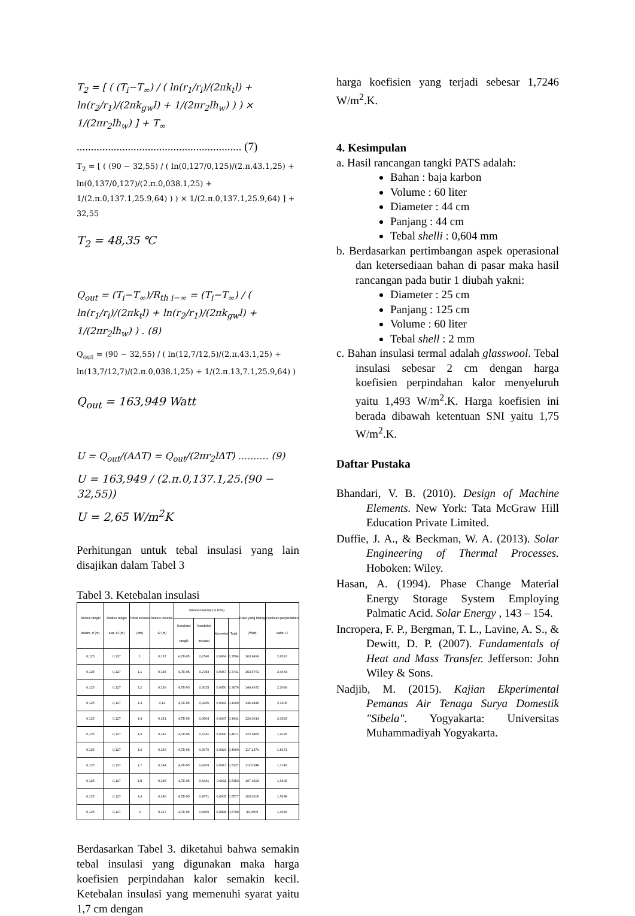T<sub>2</sub> = [ ( (T<sub>i</sub>−T<sub>∞</sub>) / ( ln(r<sub>1</sub>/r<sub>i</sub>)/(2πk<sub>t</sub>l) + ln(r<sub>2</sub>/r<sub>1</sub>)/(2πk<sub>gw</sub>l) + 1/(2πr<sub>2</sub>lh<sub>w</sub>) ) ) × 1/(2πr<sub>2</sub>lh<sub>w</sub>) ] + T<sub>∞</sub>
.......................................................... (7)
T<sub>2</sub> = [ ( (90 − 32,55) / ( ln(0,127/0,125)/(2.π.43.1,25) + ln(0,137/0,127)/(2.π.0,038.1,25) + 1/(2.π.0,137.1,25.9,64) ) ) × 1/(2.π.0,137.1,25.9,64) ] + 32,55
T<sub>2</sub> = 48,35 ℃
Q<sub>out</sub> = (T<sub>i</sub>−T<sub>∞</sub>)/R<sub>th i−∞</sub> = (T<sub>i</sub>−T<sub>∞</sub>) / ( ln(r<sub>1</sub>/r<sub>i</sub>)/(2πk<sub>t</sub>l) + ln(r<sub>2</sub>/r<sub>1</sub>)/(2πk<sub>gw</sub>l) + 1/(2πr<sub>2</sub>lh<sub>w</sub>) ) . (8)
Q<sub>out</sub> = (90 − 32,55) / ( ln(12,7/12,5)/(2.π.43.1,25) + ln(13,7/12,7)/(2.π.0,038.1,25) + 1/(2.π.13,7.1,25.9,64) )
Q<sub>out</sub> = 163,949 Watt
U = Q<sub>out</sub>/(AΔT) = Q<sub>out</sub>/(2πr<sub>2</sub>lΔT) .......... (9)
U = 163,949 / (2.π.0,137.1,25.(90 − 32,55))
U = 2,65 W/m<sup>2</sup>K
Perhitungan untuk tebal insulasi yang lain disajikan dalam Tabel 3
Tabel 3. Ketebalan insulasi
| Radius tangki dalam, ri (m) | Radius tangki luar, r1 (m) | Tebal insulasi (cm) | Radius insulasi, r2 (m) | Tahanan termal (m.K/W) | | | | Kalor yang hilang (Watt) | Koefisien perpindahan kalor, U |
| --- | --- | --- | --- | --- | --- | --- | --- | --- | --- |
| | | | | Konduksi tangki | Konduksi insulasi | Konveksi | Total | | |
| 0,125 | 0,127 | 1 | 0,137 | 4,7E-05 | 0,2540 | 0,0964 | 0,3504 | 163,9499 | 2,6522 |
| 0,125 | 0,127 | 1,1 | 0,138 | 4,7E-05 | 0,2783 | 0,0957 | 0,3741 | 153,5761 | 2,4664 |
| 0,125 | 0,127 | 1,2 | 0,139 | 4,7E-05 | 0,3025 | 0,0950 | 0,3976 | 144,4972 | 2,3039 |
| 0,125 | 0,127 | 1,3 | 0,14 | 4,7E-05 | 0,3265 | 0,0943 | 0,4209 | 136,4849 | 2,1606 |
| 0,125 | 0,127 | 1,4 | 0,141 | 4,7E-05 | 0,3504 | 0,0937 | 0,4441 | 129,3614 | 2,0333 |
| 0,125 | 0,127 | 1,5 | 0,142 | 4,7E-05 | 0,3741 | 0,0930 | 0,4671 | 122,9865 | 1,9195 |
| 0,125 | 0,127 | 1,6 | 0,143 | 4,7E-05 | 0,3976 | 0,0924 | 0,4900 | 117,2479 | 1,8171 |
| 0,125 | 0,127 | 1,7 | 0,144 | 4,7E-05 | 0,4209 | 0,0917 | 0,5127 | 112,0548 | 1,7246 |
| 0,125 | 0,127 | 1,8 | 0,145 | 4,7E-05 | 0,4441 | 0,0911 | 0,5353 | 107,3329 | 1,6405 |
| 0,125 | 0,127 | 1,9 | 0,146 | 4,7E-05 | 0,4671 | 0,0905 | 0,5577 | 103,0206 | 1,5638 |
| 0,125 | 0,127 | 2 | 0,147 | 4,7E-05 | 0,4900 | 0,0898 | 0,5799 | 99,0669 | 1,4936 |
Berdasarkan Tabel 3. diketahui bahwa semakin tebal insulasi yang digunakan maka harga koefisien perpindahan kalor semakin kecil. Ketebalan insulasi yang memenuhi syarat yaitu 1,7 cm dengan
harga koefisien yang terjadi sebesar 1,7246 W/m<sup>2</sup>.K.
4. Kesimpulan
a. Hasil rancangan tangki PATS adalah:
Bahan : baja karbon
Volume : 60 liter
Diameter : 44 cm
Panjang : 44 cm
Tebal shelli : 0,604 mm
b. Berdasarkan pertimbangan aspek operasional dan ketersediaan bahan di pasar maka hasil rancangan pada butir 1 diubah yakni:
Diameter : 25 cm
Panjang : 125 cm
Volume : 60 liter
Tebal shell : 2 mm
c. Bahan insulasi termal adalah glasswool. Tebal insulasi sebesar 2 cm dengan harga koefisien perpindahan kalor menyeluruh yaitu 1,493 W/m<sup>2</sup>.K. Harga koefisien ini berada dibawah ketentuan SNI yaitu 1,75 W/m<sup>2</sup>.K.
Daftar Pustaka
Bhandari, V. B. (2010). Design of Machine Elements. New York: Tata McGraw Hill Education Private Limited.
Duffie, J. A., & Beckman, W. A. (2013). Solar Engineering of Thermal Processes. Hoboken: Wiley.
Hasan, A. (1994). Phase Change Material Energy Storage System Employing Palmatic Acid. Solar Energy , 143 – 154.
Incropera, F. P., Bergman, T. L., Lavine, A. S., & Dewitt, D. P. (2007). Fundamentals of Heat and Mass Transfer. Jefferson: John Wiley & Sons.
Nadjib, M. (2015). Kajian Ekperimental Pemanas Air Tenaga Surya Domestik "Sibela". Yogyakarta: Universitas Muhammadiyah Yogyakarta.